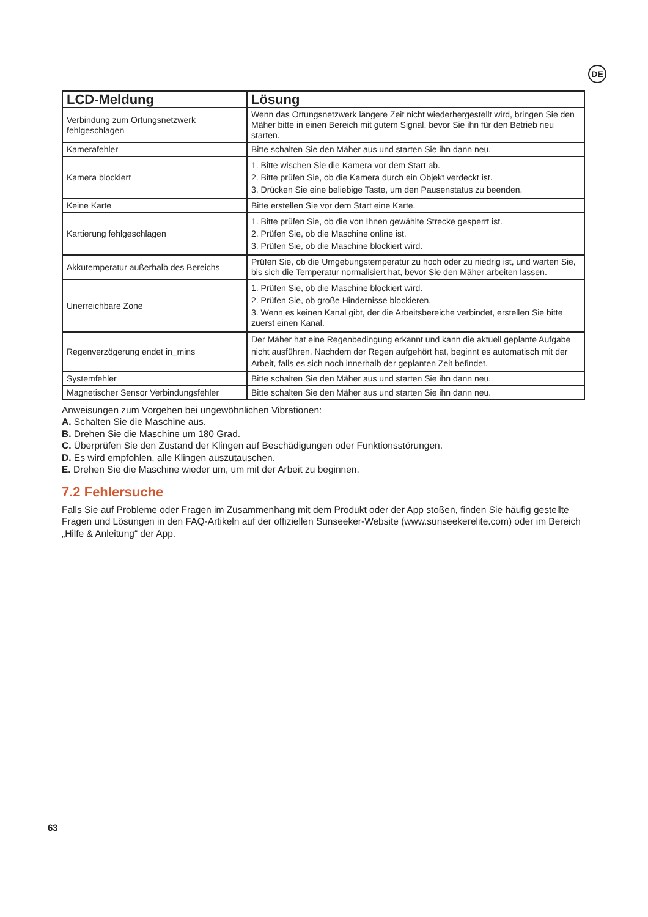DE
| LCD-Meldung | Lösung |
| --- | --- |
| Verbindung zum Ortungsnetzwerk fehlgeschlagen | Wenn das Ortungsnetzwerk längere Zeit nicht wiederhergestellt wird, bringen Sie den Mäher bitte in einen Bereich mit gutem Signal, bevor Sie ihn für den Betrieb neu starten. |
| Kamerafehler | Bitte schalten Sie den Mäher aus und starten Sie ihn dann neu. |
| Kamera blockiert | 1. Bitte wischen Sie die Kamera vor dem Start ab. 2. Bitte prüfen Sie, ob die Kamera durch ein Objekt verdeckt ist. 3. Drücken Sie eine beliebige Taste, um den Pausenstatus zu beenden. |
| Keine Karte | Bitte erstellen Sie vor dem Start eine Karte. |
| Kartierung fehlgeschlagen | 1. Bitte prüfen Sie, ob die von Ihnen gewählte Strecke gesperrt ist. 2. Prüfen Sie, ob die Maschine online ist. 3. Prüfen Sie, ob die Maschine blockiert wird. |
| Akkutemperatur außerhalb des Bereichs | Prüfen Sie, ob die Umgebungstemperatur zu hoch oder zu niedrig ist, und warten Sie, bis sich die Temperatur normalisiert hat, bevor Sie den Mäher arbeiten lassen. |
| Unerreichbare Zone | 1. Prüfen Sie, ob die Maschine blockiert wird. 2. Prüfen Sie, ob große Hindernisse blockieren. 3. Wenn es keinen Kanal gibt, der die Arbeitsbereiche verbindet, erstellen Sie bitte zuerst einen Kanal. |
| Regenverzögerung endet in_mins | Der Mäher hat eine Regenbedingung erkannt und kann die aktuell geplante Aufgabe nicht ausführen. Nachdem der Regen aufgehört hat, beginnt es automatisch mit der Arbeit, falls es sich noch innerhalb der geplanten Zeit befindet. |
| Systemfehler | Bitte schalten Sie den Mäher aus und starten Sie ihn dann neu. |
| Magnetischer Sensor Verbindungsfehler | Bitte schalten Sie den Mäher aus und starten Sie ihn dann neu. |
Anweisungen zum Vorgehen bei ungewöhnlichen Vibrationen:
A. Schalten Sie die Maschine aus.
B. Drehen Sie die Maschine um 180 Grad.
C. Überprüfen Sie den Zustand der Klingen auf Beschädigungen oder Funktionsstörungen.
D. Es wird empfohlen, alle Klingen auszutauschen.
E. Drehen Sie die Maschine wieder um, um mit der Arbeit zu beginnen.
7.2 Fehlersuche
Falls Sie auf Probleme oder Fragen im Zusammenhang mit dem Produkt oder der App stoßen, finden Sie häufig gestellte Fragen und Lösungen in den FAQ-Artikeln auf der offiziellen Sunseeker-Website (www.sunseekerelite.com) oder im Bereich „Hilfe & Anleitung“ der App.
63